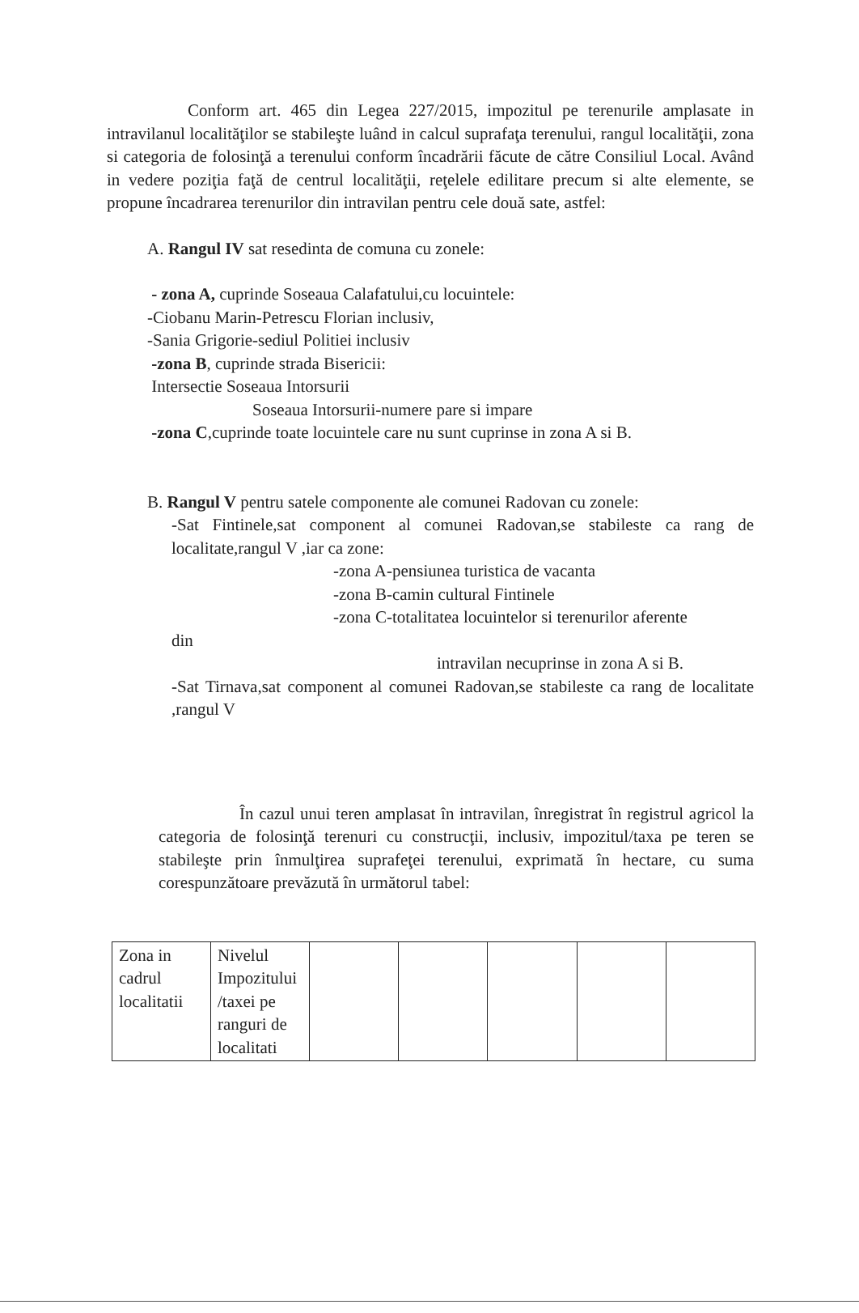Conform art. 465 din Legea 227/2015, impozitul pe terenurile amplasate in intravilanul localităţilor se stabileşte luând in calcul suprafaţa terenului, rangul localităţii, zona si categoria de folosinţă a terenului conform încadrării făcute de către Consiliul Local. Având in vedere poziţia faţă de centrul localităţii, reţelele edilitare precum si alte elemente, se propune încadrarea terenurilor din intravilan pentru cele două sate, astfel:
A. Rangul IV sat resedinta de comuna cu zonele:
- zona A, cuprinde Soseaua Calafatului,cu locuintele:
-Ciobanu Marin-Petrescu Florian inclusiv,
-Sania Grigorie-sediul Politiei inclusiv
-zona B, cuprinde strada Bisericii:
Intersectie Soseaua Intorsurii
Soseaua Intorsurii-numere pare si impare
-zona C,cuprinde toate locuintele care nu sunt cuprinse in zona A si B.
B. Rangul V pentru satele componente ale comunei Radovan cu zonele:
-Sat Fintinele,sat component al comunei Radovan,se stabileste ca rang de localitate,rangul V ,iar ca zone:
-zona A-pensiunea turistica de vacanta
-zona B-camin cultural Fintinele
-zona C-totalitatea locuintelor si terenurilor aferente
din
intravilan necuprinse in zona A si B.
-Sat Tirnava,sat component al comunei Radovan,se stabileste ca rang de localitate ,rangul V
În cazul unui teren amplasat în intravilan, înregistrat în registrul agricol la categoria de folosinţă terenuri cu construcţii, inclusiv, impozitul/taxa pe teren se stabileşte prin înmulţirea suprafeţei terenului, exprimată în hectare, cu suma corespunzătoare prevăzută în următorul tabel:
| Zona in cadrul localitatii | Nivelul Impozitului /taxei pe ranguri de localitati | | | | | |